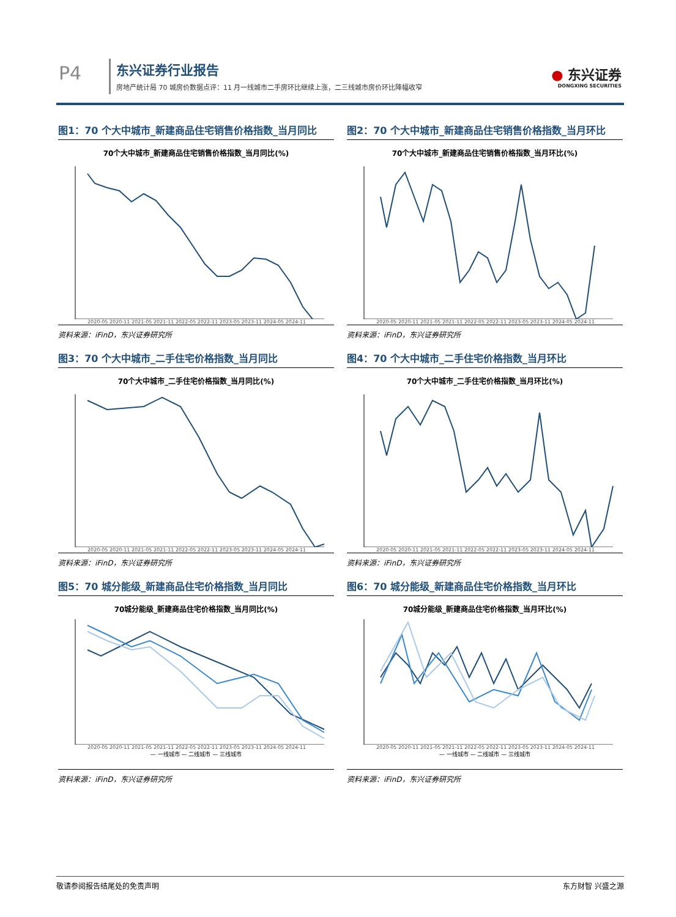P4 东兴证券行业报告
房地产统计局 70 城房价数据点评：11 月一线城市二手房环比继续上涨，二三线城市房价环比降幅收窄
● 东兴证券
DONGXING SECURITIES
图1：70 个大中城市_新建商品住宅销售价格指数_当月同比
70个大中城市_新建商品住宅销售价格指数_当月同比(%)
2020-05 2020-11 2021-05 2021-11 2022-05 2022-11 2023-05 2023-11 2024-05 2024-11
资料来源：iFinD，东兴证券研究所
图2：70 个大中城市_新建商品住宅销售价格指数_当月环比
70个大中城市_新建商品住宅销售价格指数_当月环比(%)
2020-05 2020-11 2021-05 2021-11 2022-05 2022-11 2023-05 2023-11 2024-05 2024-11
资料来源：iFinD，东兴证券研究所
图3：70 个大中城市_二手住宅价格指数_当月同比
70个大中城市_二手住宅价格指数_当月同比(%)
2020-05 2020-11 2021-05 2021-11 2022-05 2022-11 2023-05 2023-11 2024-05 2024-11
资料来源：iFinD，东兴证券研究所
图4：70 个大中城市_二手住宅价格指数_当月环比
70个大中城市_二手住宅价格指数_当月环比(%)
2020-05 2020-11 2021-05 2021-11 2022-05 2022-11 2023-05 2023-11 2024-05 2024-11
资料来源：iFinD，东兴证券研究所
图5：70 城分能级_新建商品住宅价格指数_当月同比
70城分能级_新建商品住宅价格指数_当月同比(%)
2020-05 2020-11 2021-05 2021-11 2022-05 2022-11 2023-05 2023-11 2024-05 2024-11
— 一线城市 — 二线城市 — 三线城市
资料来源：iFinD，东兴证券研究所
图6：70 城分能级_新建商品住宅价格指数_当月环比
70城分能级_新建商品住宅价格指数_当月环比(%)
2020-05 2020-11 2021-05 2021-11 2022-05 2022-11 2023-05 2023-11 2024-05 2024-11
— 一线城市 — 二线城市 — 三线城市
资料来源：iFinD，东兴证券研究所
敬请参阅报告结尾处的免责声明 东方财智 兴盛之源